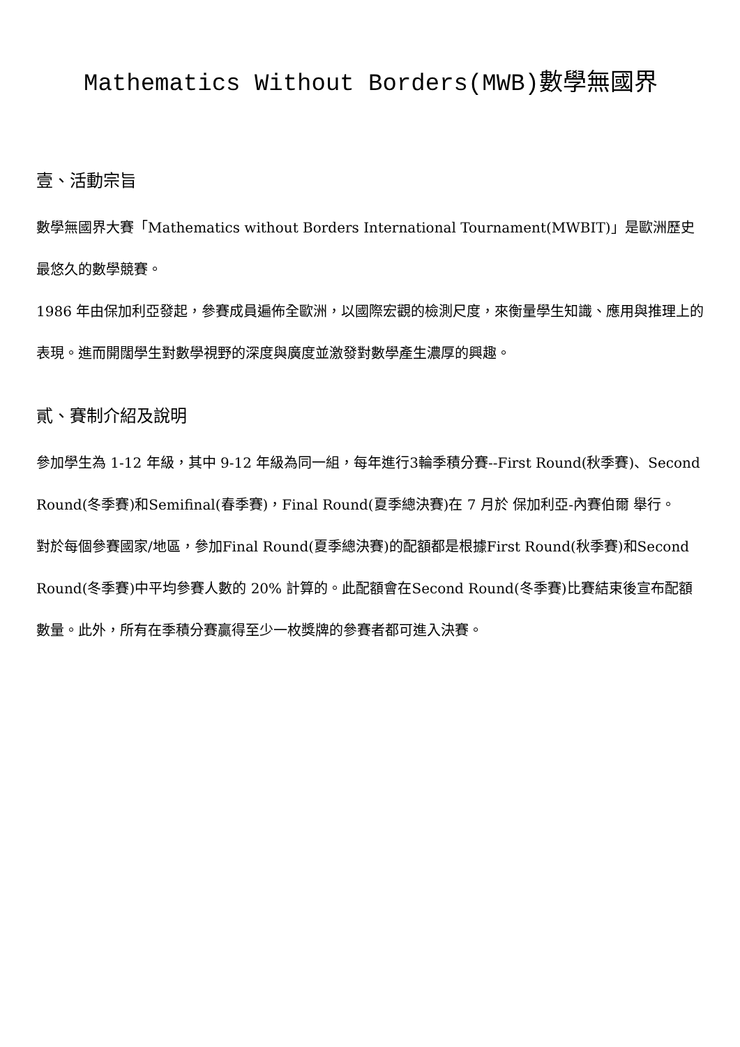Mathematics Without Borders(MWB)數學無國界
壹、活動宗旨
數學無國界大賽「Mathematics without Borders International Tournament(MWBIT)」是歐洲歷史最悠久的數學競賽。
1986 年由保加利亞發起，參賽成員遍佈全歐洲，以國際宏觀的檢測尺度，來衡量學生知識、應用與推理上的表現。進而開闊學生對數學視野的深度與廣度並激發對數學產生濃厚的興趣。
貳、賽制介紹及說明
參加學生為 1-12 年級，其中 9-12 年級為同一組，每年進行3輪季積分賽--First Round(秋季賽)、Second Round(冬季賽)和Semifinal(春季賽)，Final Round(夏季總決賽)在 7 月於 保加利亞-內賽伯爾 舉行。
對於每個參賽國家/地區，參加Final Round(夏季總決賽)的配額都是根據First Round(秋季賽)和Second Round(冬季賽)中平均參賽人數的 20% 計算的。此配額會在Second Round(冬季賽)比賽結束後宣布配額數量。此外，所有在季積分賽贏得至少一枚獎牌的參賽者都可進入決賽。